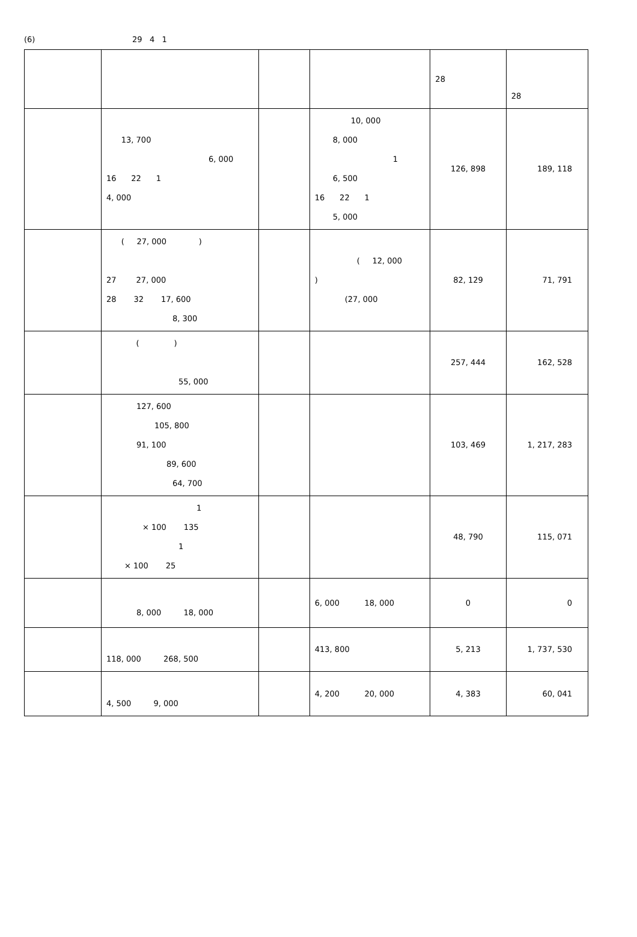(6) 29 4 1
| | | | | 28 | 28 |
| | 13, 700 6, 000 16 22 1 4, 000 | | 10, 000 8, 000 1 6, 500 16 22 1 5, 000 | 126, 898 | 189, 118 |
| | ( 27, 000 ) 27 27, 000 28 32 17, 600 8, 300 | | ( 12, 000 ) (27, 000 | 82, 129 | 71, 791 |
| | ( ) 55, 000 | | | 257, 444 | 162, 528 |
| | 127, 600 105, 800 91, 100 89, 600 64, 700 | | | 103, 469 | 1, 217, 283 |
| | 1 × 100 135 1 × 100 25 | | | 48, 790 | 115, 071 |
| | 8, 000 18, 000 | | 6, 000 18, 000 | 0 | 0 |
| | 118, 000 268, 500 | | 413, 800 | 5, 213 | 1, 737, 530 |
| | 4, 500 9, 000 | | 4, 200 20, 000 | 4, 383 | 60, 041 |